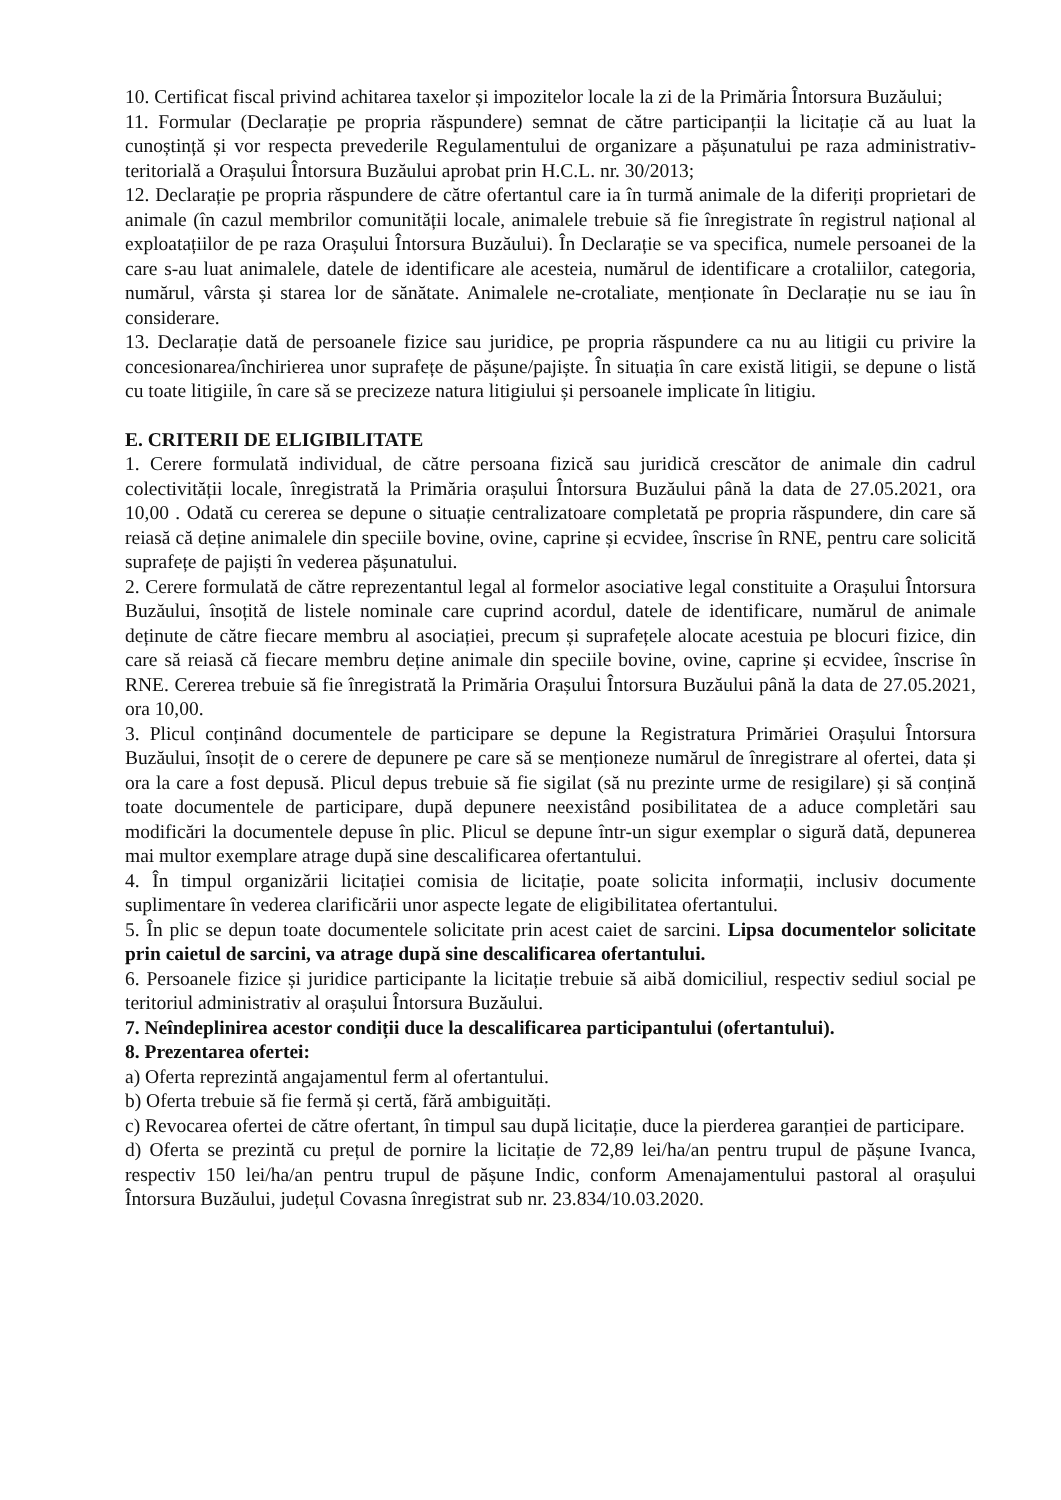10. Certificat fiscal privind achitarea taxelor și impozitelor locale la zi de la Primăria Întorsura Buzăului;
11. Formular (Declarație pe propria răspundere) semnat de către participanții la licitație că au luat la cunoștință și vor respecta prevederile Regulamentului de organizare a pășunatului pe raza administrativ-teritorială a Orașului Întorsura Buzăului aprobat prin H.C.L. nr. 30/2013;
12. Declarație pe propria răspundere de către ofertantul care ia în turmă animale de la diferiți proprietari de animale (în cazul membrilor comunității locale, animalele trebuie să fie înregistrate în registrul național al exploatațiilor de pe raza Orașului Întorsura Buzăului). În Declarație se va specifica, numele persoanei de la care s-au luat animalele, datele de identificare ale acesteia, numărul de identificare a crotaliilor, categoria, numărul, vârsta și starea lor de sănătate. Animalele ne-crotaliate, menționate în Declarație nu se iau în considerare.
13. Declarație dată de persoanele fizice sau juridice, pe propria răspundere ca nu au litigii cu privire la concesionarea/închirierea unor suprafețe de pășune/pajiște. În situația în care există litigii, se depune o listă cu toate litigiile, în care să se precizeze natura litigiului și persoanele implicate în litigiu.
E. CRITERII DE ELIGIBILITATE
1. Cerere formulată individual, de către persoana fizică sau juridică crescător de animale din cadrul colectivității locale, înregistrată la Primăria orașului Întorsura Buzăului până la data de 27.05.2021, ora 10,00 . Odată cu cererea se depune o situație centralizatoare completată pe propria răspundere, din care să reiasă că deține animalele din speciile bovine, ovine, caprine și ecvidee, înscrise în RNE, pentru care solicită suprafețe de pajiști în vederea pășunatului.
2. Cerere formulată de către reprezentantul legal al formelor asociative legal constituite a Orașului Întorsura Buzăului, însoțită de listele nominale care cuprind acordul, datele de identificare, numărul de animale deținute de către fiecare membru al asociației, precum și suprafețele alocate acestuia pe blocuri fizice, din care să reiasă că fiecare membru deține animale din speciile bovine, ovine, caprine și ecvidee, înscrise în RNE. Cererea trebuie să fie înregistrată la Primăria Orașului Întorsura Buzăului până la data de 27.05.2021, ora 10,00.
3. Plicul conținând documentele de participare se depune la Registratura Primăriei Orașului Întorsura Buzăului, însoțit de o cerere de depunere pe care să se menționeze numărul de înregistrare al ofertei, data și ora la care a fost depusă. Plicul depus trebuie să fie sigilat (să nu prezinte urme de resigilare) și să conțină toate documentele de participare, după depunere neexistând posibilitatea de a aduce completări sau modificări la documentele depuse în plic. Plicul se depune într-un sigur exemplar o sigură dată, depunerea mai multor exemplare atrage după sine descalificarea ofertantului.
4. În timpul organizării licitației comisia de licitație, poate solicita informații, inclusiv documente suplimentare în vederea clarificării unor aspecte legate de eligibilitatea ofertantului.
5. În plic se depun toate documentele solicitate prin acest caiet de sarcini. Lipsa documentelor solicitate prin caietul de sarcini, va atrage după sine descalificarea ofertantului.
6. Persoanele fizice și juridice participante la licitație trebuie să aibă domiciliul, respectiv sediul social pe teritoriul administrativ al orașului Întorsura Buzăului.
7. Neîndeplinirea acestor condiții duce la descalificarea participantului (ofertantului).
8. Prezentarea ofertei:
a) Oferta reprezintă angajamentul ferm al ofertantului.
b) Oferta trebuie să fie fermă și certă, fără ambiguități.
c) Revocarea ofertei de către ofertant, în timpul sau după licitație, duce la pierderea garanției de participare.
d) Oferta se prezintă cu prețul de pornire la licitație de 72,89 lei/ha/an pentru trupul de pășune Ivanca, respectiv 150 lei/ha/an pentru trupul de pășune Indic, conform Amenajamentului pastoral al orașului Întorsura Buzăului, județul Covasna înregistrat sub nr. 23.834/10.03.2020.